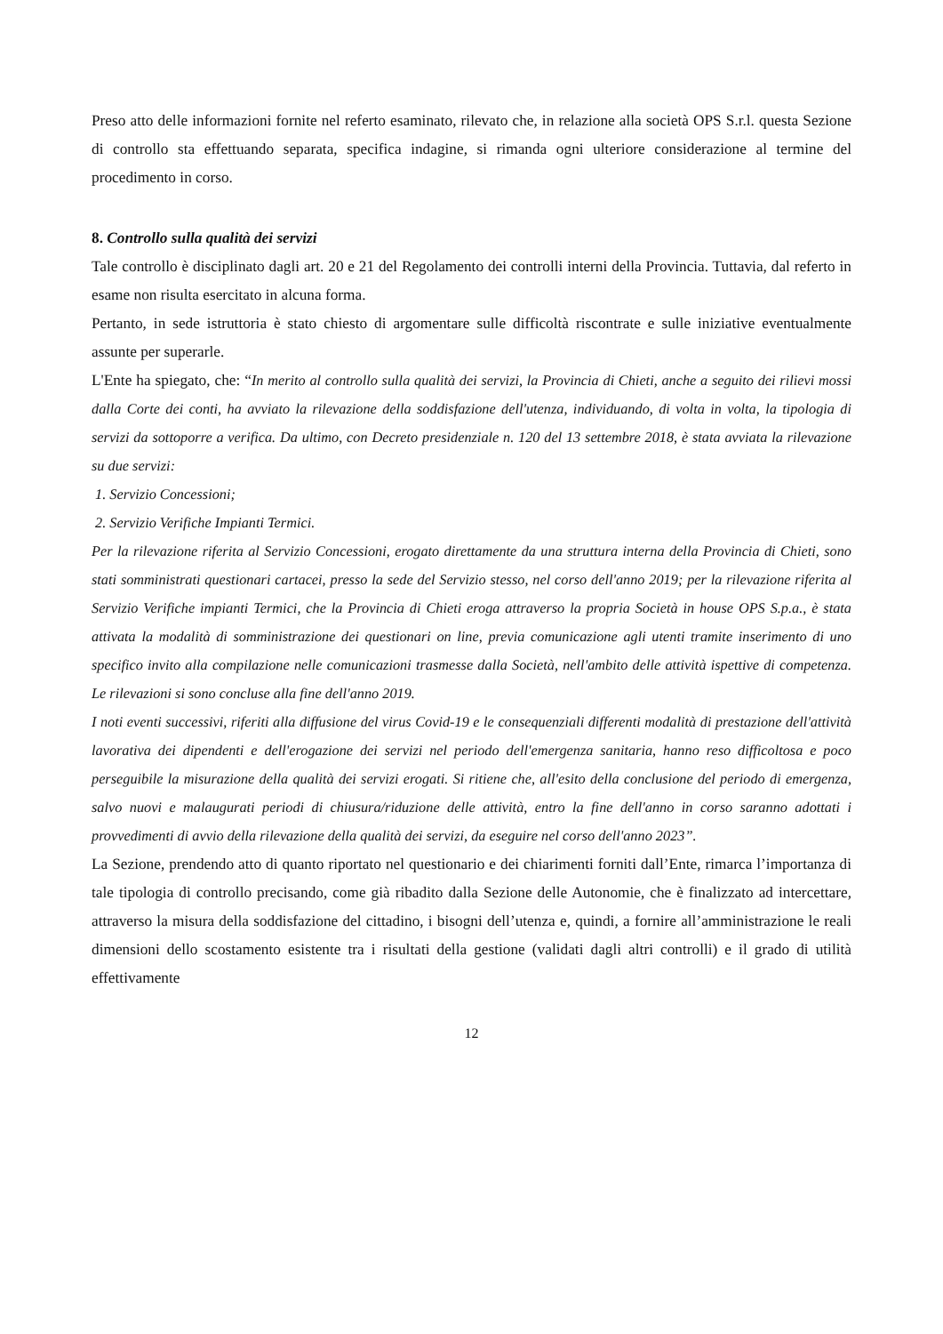Preso atto delle informazioni fornite nel referto esaminato, rilevato che, in relazione alla società OPS S.r.l. questa Sezione di controllo sta effettuando separata, specifica indagine, si rimanda ogni ulteriore considerazione al termine del procedimento in corso.
8. Controllo sulla qualità dei servizi
Tale controllo è disciplinato dagli art. 20 e 21 del Regolamento dei controlli interni della Provincia. Tuttavia, dal referto in esame non risulta esercitato in alcuna forma.
Pertanto, in sede istruttoria è stato chiesto di argomentare sulle difficoltà riscontrate e sulle iniziative eventualmente assunte per superarle.
L'Ente ha spiegato, che: “In merito al controllo sulla qualità dei servizi, la Provincia di Chieti, anche a seguito dei rilievi mossi dalla Corte dei conti, ha avviato la rilevazione della soddisfazione dell'utenza, individuando, di volta in volta, la tipologia di servizi da sottoporre a verifica. Da ultimo, con Decreto presidenziale n. 120 del 13 settembre 2018, è stata avviata la rilevazione su due servizi:
1. Servizio Concessioni;
2. Servizio Verifiche Impianti Termici.
Per la rilevazione riferita al Servizio Concessioni, erogato direttamente da una struttura interna della Provincia di Chieti, sono stati somministrati questionari cartacei, presso la sede del Servizio stesso, nel corso dell'anno 2019; per la rilevazione riferita al Servizio Verifiche impianti Termici, che la Provincia di Chieti eroga attraverso la propria Società in house OPS S.p.a., è stata attivata la modalità di somministrazione dei questionari on line, previa comunicazione agli utenti tramite inserimento di uno specifico invito alla compilazione nelle comunicazioni trasmesse dalla Società, nell'ambito delle attività ispettive di competenza. Le rilevazioni si sono concluse alla fine dell'anno 2019.
I noti eventi successivi, riferiti alla diffusione del virus Covid-19 e le consequenziali differenti modalità di prestazione dell'attività lavorativa dei dipendenti e dell'erogazione dei servizi nel periodo dell'emergenza sanitaria, hanno reso difficoltosa e poco perseguibile la misurazione della qualità dei servizi erogati. Si ritiene che, all'esito della conclusione del periodo di emergenza, salvo nuovi e malaugurati periodi di chiusura/riduzione delle attività, entro la fine dell'anno in corso saranno adottati i provvedimenti di avvio della rilevazione della qualità dei servizi, da eseguire nel corso dell'anno 2023”.
La Sezione, prendendo atto di quanto riportato nel questionario e dei chiarimenti forniti dall’Ente, rimarca l’importanza di tale tipologia di controllo precisando, come già ribadito dalla Sezione delle Autonomie, che è finalizzato ad intercettare, attraverso la misura della soddisfazione del cittadino, i bisogni dell’utenza e, quindi, a fornire all’amministrazione le reali dimensioni dello scostamento esistente tra i risultati della gestione (validati dagli altri controlli) e il grado di utilità effettivamente
12